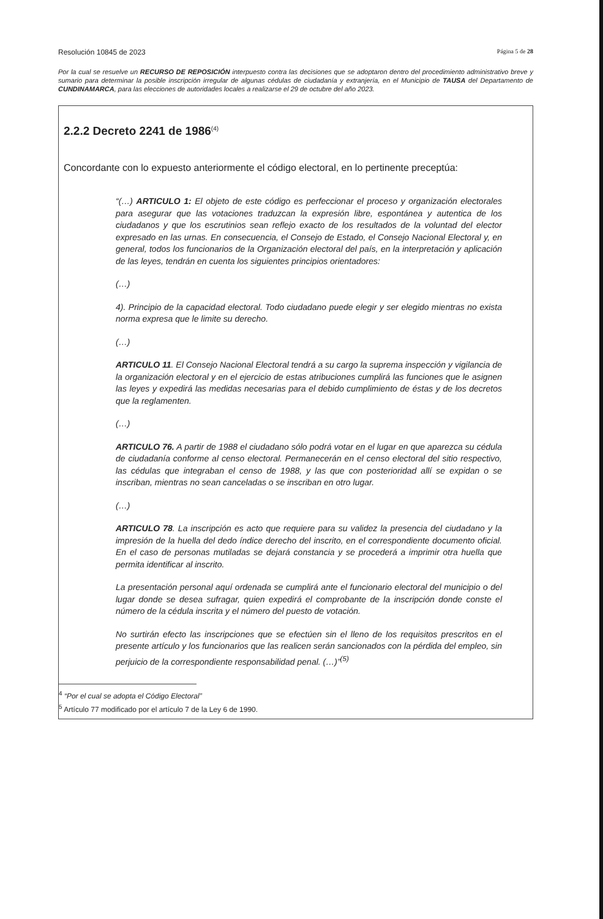Resolución 10845 de 2023 Página 5 de 28
Por la cual se resuelve un RECURSO DE REPOSICIÓN interpuesto contra las decisiones que se adoptaron dentro del procedimiento administrativo breve y sumario para determinar la posible inscripción irregular de algunas cédulas de ciudadanía y extranjería, en el Municipio de TAUSA del Departamento de CUNDINAMARCA, para las elecciones de autoridades locales a realizarse el 29 de octubre del año 2023.
2.2.2 Decreto 2241 de 1986<sup>(4)</sup>
Concordante con lo expuesto anteriormente el código electoral, en lo pertinente preceptúa:
“(…) ARTICULO 1: El objeto de este código es perfeccionar el proceso y organización electorales para asegurar que las votaciones traduzcan la expresión libre, espontánea y autentica de los ciudadanos y que los escrutinios sean reflejo exacto de los resultados de la voluntad del elector expresado en las urnas. En consecuencia, el Consejo de Estado, el Consejo Nacional Electoral y, en general, todos los funcionarios de la Organización electoral del país, en la interpretación y aplicación de las leyes, tendrán en cuenta los siguientes principios orientadores:
(…)
4). Principio de la capacidad electoral. Todo ciudadano puede elegir y ser elegido mientras no exista norma expresa que le limite su derecho.
(…)
ARTICULO 11. El Consejo Nacional Electoral tendrá a su cargo la suprema inspección y vigilancia de la organización electoral y en el ejercicio de estas atribuciones cumplirá las funciones que le asignen las leyes y expedirá las medidas necesarias para el debido cumplimiento de éstas y de los decretos que la reglamenten.
(…)
ARTICULO 76. A partir de 1988 el ciudadano sólo podrá votar en el lugar en que aparezca su cédula de ciudadanía conforme al censo electoral. Permanecerán en el censo electoral del sitio respectivo, las cédulas que integraban el censo de 1988, y las que con posterioridad allí se expidan o se inscriban, mientras no sean canceladas o se inscriban en otro lugar.
(…)
ARTICULO 78. La inscripción es acto que requiere para su validez la presencia del ciudadano y la impresión de la huella del dedo índice derecho del inscrito, en el correspondiente documento oficial. En el caso de personas mutiladas se dejará constancia y se procederá a imprimir otra huella que permita identificar al inscrito.
La presentación personal aquí ordenada se cumplirá ante el funcionario electoral del municipio o del lugar donde se desea sufragar, quien expedirá el comprobante de la inscripción donde conste el número de la cédula inscrita y el número del puesto de votación.
No surtirán efecto las inscripciones que se efectúen sin el lleno de los requisitos prescritos en el presente artículo y los funcionarios que las realicen serán sancionados con la pérdida del empleo, sin perjuicio de la correspondiente responsabilidad penal. (…)”<sup>(5)</sup>
<sup>4</sup> “Por el cual se adopta el Código Electoral”
<sup>5</sup> Artículo 77 modificado por el artículo 7 de la Ley 6 de 1990.